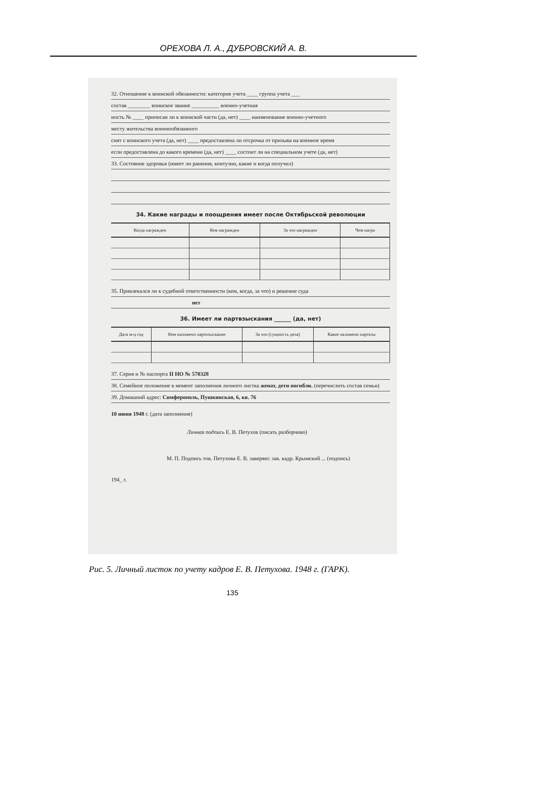ОРЕХОВА Л. А., ДУБРОВСКИЙ А. В.
32. Отношение к воинской обязанности: категория учета ____ группа учета ___
состав ________ воинское звание __________ военно-учетная
ность № ____ приписан ли к воинской части (да, нет) ____ наименование военно-учетного
месту жительства военнообязанного
снят с воинского учета (да, нет) ____ предоставлена ли отсрочка от призыва на военное время
если предоставлена до какого времени (да, нет) ____ состоит ли на специальном учете (да, нет)
33. Состояние здоровья (имеет ли ранения, контузии, какие и когда получил)
34. Какие награды и поощрения имеет после Октябрьской революции
| Когда награжден | Кем награжден | За что награжден | Чем награ |
| --- | --- | --- | --- |
35. Привлекался ли к судебной ответственности (кем, когда, за что) и решение суда
нет
36. Имеет ли партвзыскания ______ (да, нет)
| Дата м-ц год | Кем наложено партвзыскание | За что (сущность дела) | Какое наложено партвзы |
| --- | --- | --- | --- |
37. Серия и № паспорта II НО № 570328
38. Семейное положение в момент заполнения личного листка женат, дети погибли. (перечислить состав семьи)
39. Домашний адрес: Симферополь, Пушкинская, 6, кв. 76
10 июня 1948 г. (дата заполнения)
Личная подпись Е. В. Петухов (писать разборчиво)
М. П. Подпись тов. Петухова Е. В. заверяю: зав. кадр. Крымский ... (подпись)
194_ г.
Рис. 5. Личный листок по учету кадров Е. В. Петухова. 1948 г. (ГАРК).
135